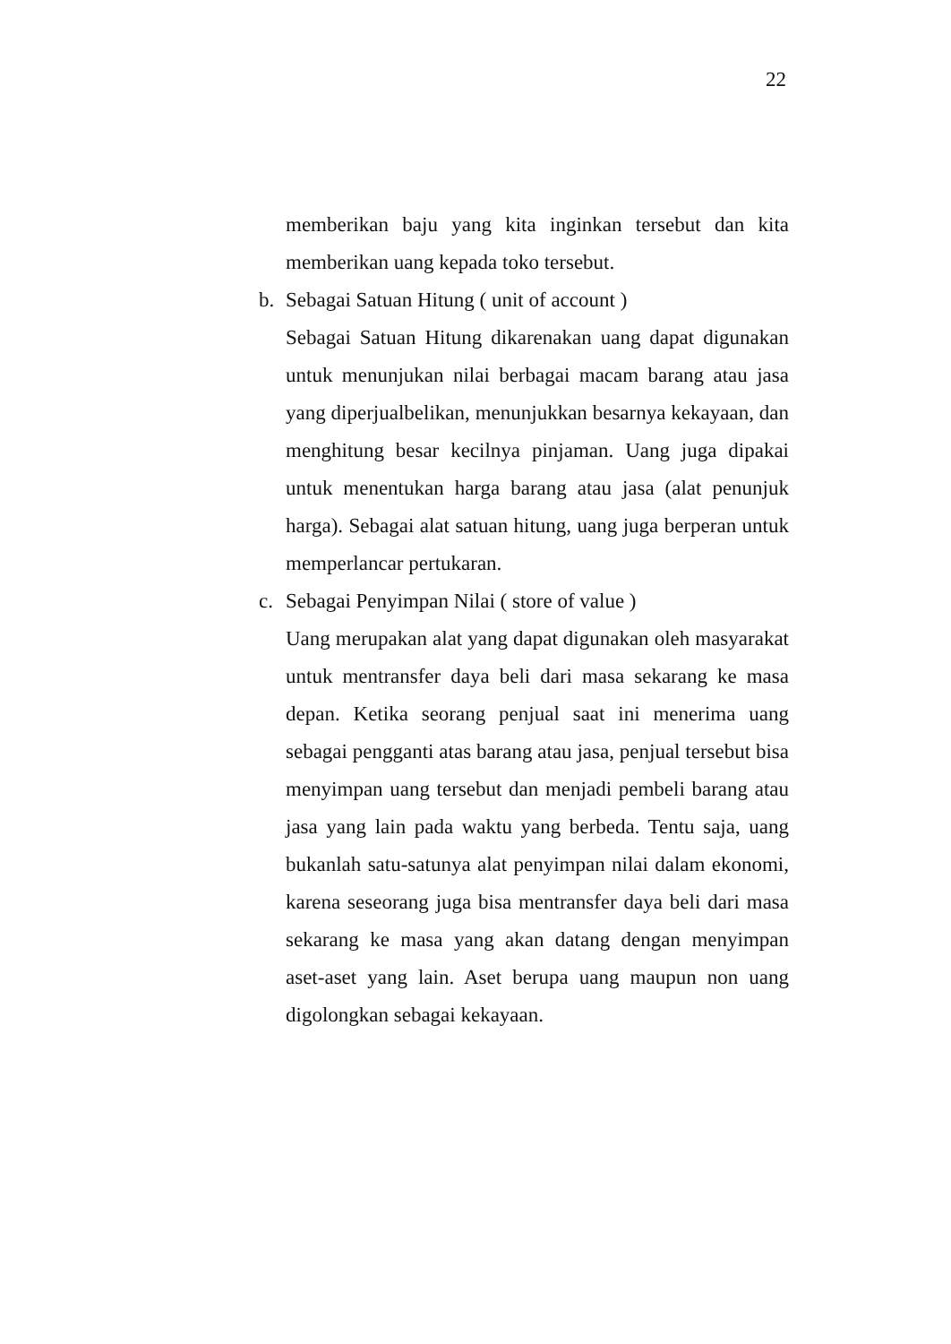22
memberikan baju yang kita inginkan tersebut dan kita memberikan uang kepada toko tersebut.
b. Sebagai Satuan Hitung ( unit of account )
Sebagai Satuan Hitung dikarenakan uang dapat digunakan untuk menunjukan nilai berbagai macam barang atau jasa yang diperjualbelikan, menunjukkan besarnya kekayaan, dan menghitung besar kecilnya pinjaman. Uang juga dipakai untuk menentukan harga barang atau jasa (alat penunjuk harga). Sebagai alat satuan hitung, uang juga berperan untuk memperlancar pertukaran.
c. Sebagai Penyimpan Nilai ( store of value )
Uang merupakan alat yang dapat digunakan oleh masyarakat untuk mentransfer daya beli dari masa sekarang ke masa depan. Ketika seorang penjual saat ini menerima uang sebagai pengganti atas barang atau jasa, penjual tersebut bisa menyimpan uang tersebut dan menjadi pembeli barang atau jasa yang lain pada waktu yang berbeda. Tentu saja, uang bukanlah satu-satunya alat penyimpan nilai dalam ekonomi, karena seseorang juga bisa mentransfer daya beli dari masa sekarang ke masa yang akan datang dengan menyimpan aset-aset yang lain. Aset berupa uang maupun non uang digolongkan sebagai kekayaan.